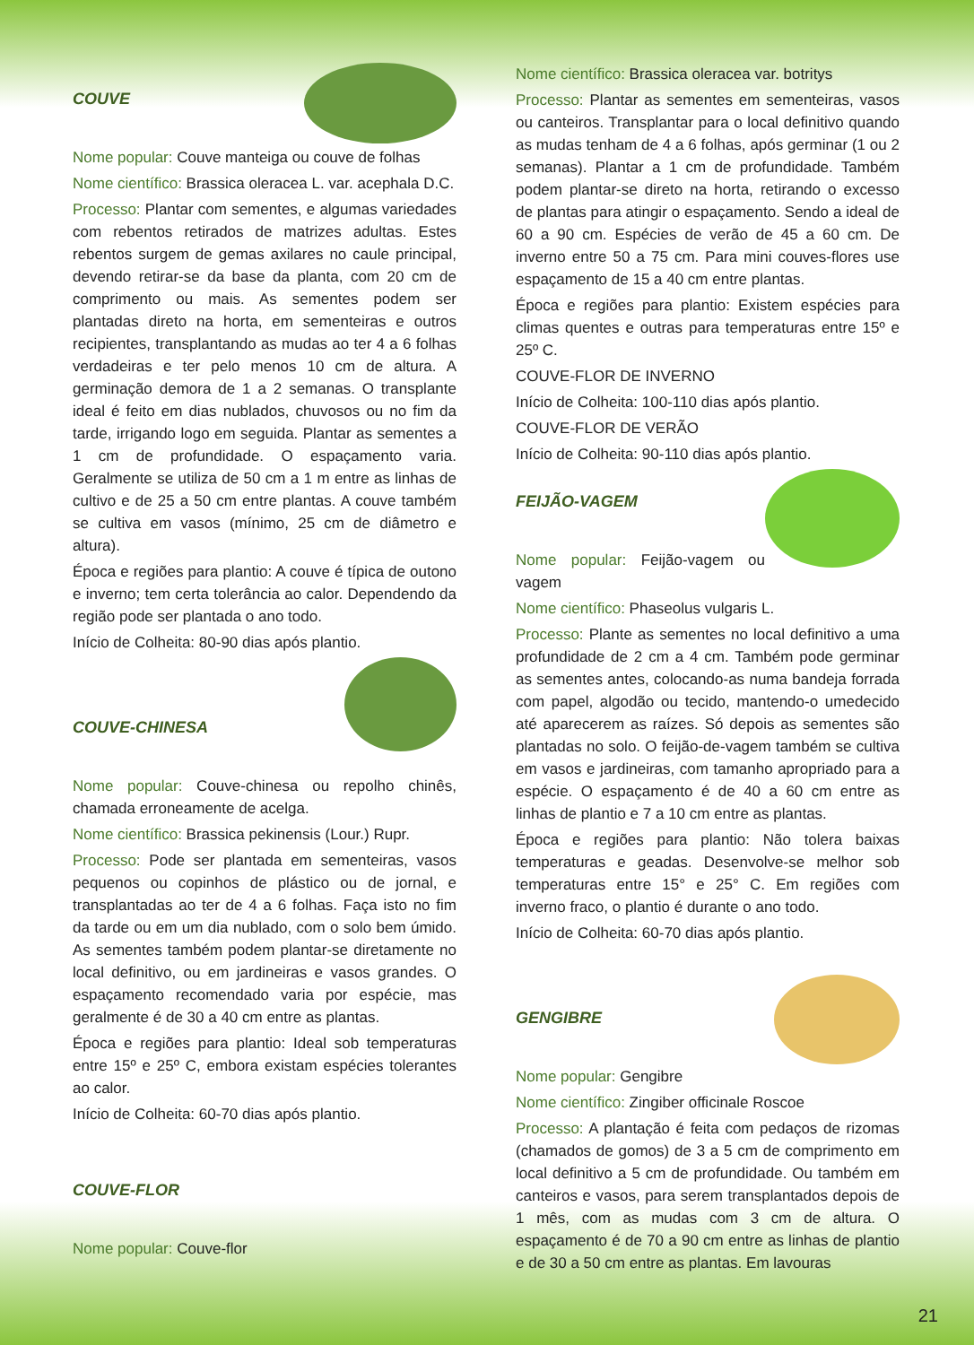COUVE
Nome popular: Couve manteiga ou couve de folhas
Nome científico: Brassica oleracea L. var. acephala D.C.
Processo: Plantar com sementes, e algumas variedades com rebentos retirados de matrizes adultas. Estes rebentos surgem de gemas axilares no caule principal, devendo retirar-se da base da planta, com 20 cm de comprimento ou mais. As sementes podem ser plantadas direto na horta, em sementeiras e outros recipientes, transplantando as mudas ao ter 4 a 6 folhas verdadeiras e ter pelo menos 10 cm de altura. A germinação demora de 1 a 2 semanas. O transplante ideal é feito em dias nublados, chuvosos ou no fim da tarde, irrigando logo em seguida. Plantar as sementes a 1 cm de profundidade. O espaçamento varia. Geralmente se utiliza de 50 cm a 1 m entre as linhas de cultivo e de 25 a 50 cm entre plantas. A couve também se cultiva em vasos (mínimo, 25 cm de diâmetro e altura).
Época e regiões para plantio: A couve é típica de outono e inverno; tem certa tolerância ao calor. Dependendo da região pode ser plantada o ano todo.
Início de Colheita: 80-90 dias após plantio.
COUVE-CHINESA
Nome popular: Couve-chinesa ou repolho chinês, chamada erroneamente de acelga.
Nome científico: Brassica pekinensis (Lour.) Rupr.
Processo: Pode ser plantada em sementeiras, vasos pequenos ou copinhos de plástico ou de jornal, e transplantadas ao ter de 4 a 6 folhas. Faça isto no fim da tarde ou em um dia nublado, com o solo bem úmido. As sementes também podem plantar-se diretamente no local definitivo, ou em jardineiras e vasos grandes. O espaçamento recomendado varia por espécie, mas geralmente é de 30 a 40 cm entre as plantas.
Época e regiões para plantio: Ideal sob temperaturas entre 15º e 25º C, embora existam espécies tolerantes ao calor.
Início de Colheita: 60-70 dias após plantio.
COUVE-FLOR
Nome popular: Couve-flor
Nome científico: Brassica oleracea var. botritys
Processo: Plantar as sementes em sementeiras, vasos ou canteiros. Transplantar para o local definitivo quando as mudas tenham de 4 a 6 folhas, após germinar (1 ou 2 semanas). Plantar a 1 cm de profundidade. Também podem plantar-se direto na horta, retirando o excesso de plantas para atingir o espaçamento. Sendo a ideal de 60 a 90 cm. Espécies de verão de 45 a 60 cm. De inverno entre 50 a 75 cm. Para mini couves-flores use espaçamento de 15 a 40 cm entre plantas.
Época e regiões para plantio: Existem espécies para climas quentes e outras para temperaturas entre 15º e 25º C.
COUVE-FLOR DE INVERNO
Início de Colheita: 100-110 dias após plantio.
COUVE-FLOR DE VERÃO
Início de Colheita: 90-110 dias após plantio.
FEIJÃO-VAGEM
Nome popular: Feijão-vagem ou vagem
Nome científico: Phaseolus vulgaris L.
Processo: Plante as sementes no local definitivo a uma profundidade de 2 cm a 4 cm. Também pode germinar as sementes antes, colocando-as numa bandeja forrada com papel, algodão ou tecido, mantendo-o umedecido até aparecerem as raízes. Só depois as sementes são plantadas no solo. O feijão-de-vagem também se cultiva em vasos e jardineiras, com tamanho apropriado para a espécie. O espaçamento é de 40 a 60 cm entre as linhas de plantio e 7 a 10 cm entre as plantas.
Época e regiões para plantio: Não tolera baixas temperaturas e geadas. Desenvolve-se melhor sob temperaturas entre 15° e 25° C. Em regiões com inverno fraco, o plantio é durante o ano todo.
Início de Colheita: 60-70 dias após plantio.
GENGIBRE
Nome popular: Gengibre
Nome científico: Zingiber officinale Roscoe
Processo: A plantação é feita com pedaços de rizomas (chamados de gomos) de 3 a 5 cm de comprimento em local definitivo a 5 cm de profundidade. Ou também em canteiros e vasos, para serem transplantados depois de 1 mês, com as mudas com 3 cm de altura. O espaçamento é de 70 a 90 cm entre as linhas de plantio e de 30 a 50 cm entre as plantas. Em lavouras
21